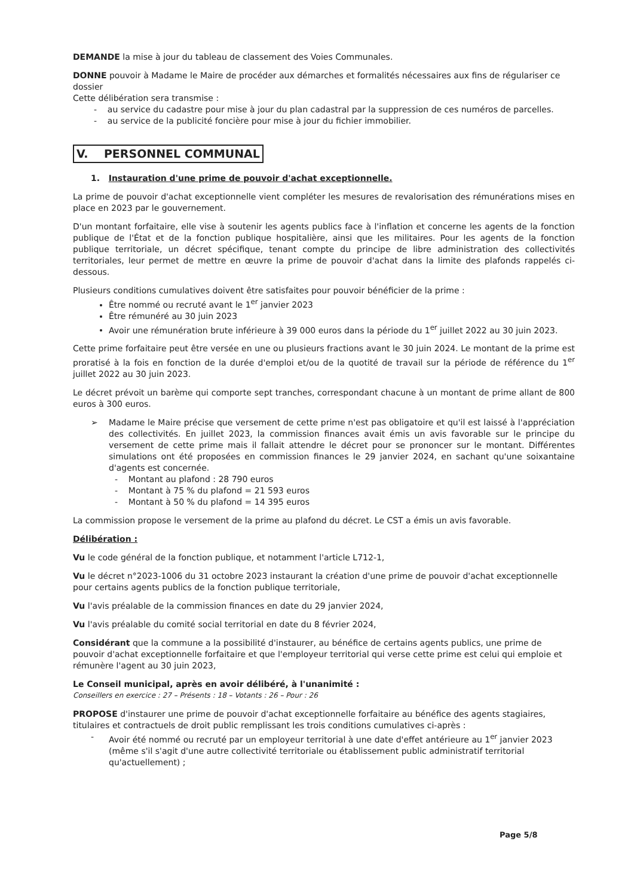DEMANDE la mise à jour du tableau de classement des Voies Communales.
DONNE pouvoir à Madame le Maire de procéder aux démarches et formalités nécessaires aux fins de régulariser ce dossier
Cette délibération sera transmise :
- au service du cadastre pour mise à jour du plan cadastral par la suppression de ces numéros de parcelles.
- au service de la publicité foncière pour mise à jour du fichier immobilier.
V. PERSONNEL COMMUNAL
1. Instauration d'une prime de pouvoir d'achat exceptionnelle.
La prime de pouvoir d'achat exceptionnelle vient compléter les mesures de revalorisation des rémunérations mises en place en 2023 par le gouvernement.
D'un montant forfaitaire, elle vise à soutenir les agents publics face à l'inflation et concerne les agents de la fonction publique de l'État et de la fonction publique hospitalière, ainsi que les militaires. Pour les agents de la fonction publique territoriale, un décret spécifique, tenant compte du principe de libre administration des collectivités territoriales, leur permet de mettre en œuvre la prime de pouvoir d'achat dans la limite des plafonds rappelés ci-dessous.
Plusieurs conditions cumulatives doivent être satisfaites pour pouvoir bénéficier de la prime :
Être nommé ou recruté avant le 1<sup>er</sup> janvier 2023
Être rémunéré au 30 juin 2023
Avoir une rémunération brute inférieure à 39 000 euros dans la période du 1<sup>er</sup> juillet 2022 au 30 juin 2023.
Cette prime forfaitaire peut être versée en une ou plusieurs fractions avant le 30 juin 2024. Le montant de la prime est proratisé à la fois en fonction de la durée d'emploi et/ou de la quotité de travail sur la période de référence du 1<sup>er</sup> juillet 2022 au 30 juin 2023.
Le décret prévoit un barème qui comporte sept tranches, correspondant chacune à un montant de prime allant de 800 euros à 300 euros.
➢ Madame le Maire précise que versement de cette prime n'est pas obligatoire et qu'il est laissé à l'appréciation des collectivités. En juillet 2023, la commission finances avait émis un avis favorable sur le principe du versement de cette prime mais il fallait attendre le décret pour se prononcer sur le montant. Différentes simulations ont été proposées en commission finances le 29 janvier 2024, en sachant qu'une soixantaine d'agents est concernée.
- Montant au plafond : 28 790 euros
- Montant à 75 % du plafond = 21 593 euros
- Montant à 50 % du plafond = 14 395 euros
La commission propose le versement de la prime au plafond du décret. Le CST a émis un avis favorable.
Délibération :
Vu le code général de la fonction publique, et notamment l'article L712-1,
Vu le décret n°2023-1006 du 31 octobre 2023 instaurant la création d'une prime de pouvoir d'achat exceptionnelle pour certains agents publics de la fonction publique territoriale,
Vu l'avis préalable de la commission finances en date du 29 janvier 2024,
Vu l'avis préalable du comité social territorial en date du 8 février 2024,
Considérant que la commune a la possibilité d'instaurer, au bénéfice de certains agents publics, une prime de pouvoir d'achat exceptionnelle forfaitaire et que l'employeur territorial qui verse cette prime est celui qui emploie et rémunère l'agent au 30 juin 2023,
Le Conseil municipal, après en avoir délibéré, à l'unanimité :
Conseillers en exercice : 27 – Présents : 18 – Votants : 26 – Pour : 26
PROPOSE d'instaurer une prime de pouvoir d'achat exceptionnelle forfaitaire au bénéfice des agents stagiaires, titulaires et contractuels de droit public remplissant les trois conditions cumulatives ci-après :
- Avoir été nommé ou recruté par un employeur territorial à une date d'effet antérieure au 1<sup>er</sup> janvier 2023 (même s'il s'agit d'une autre collectivité territoriale ou établissement public administratif territorial qu'actuellement) ;
Page 5/8